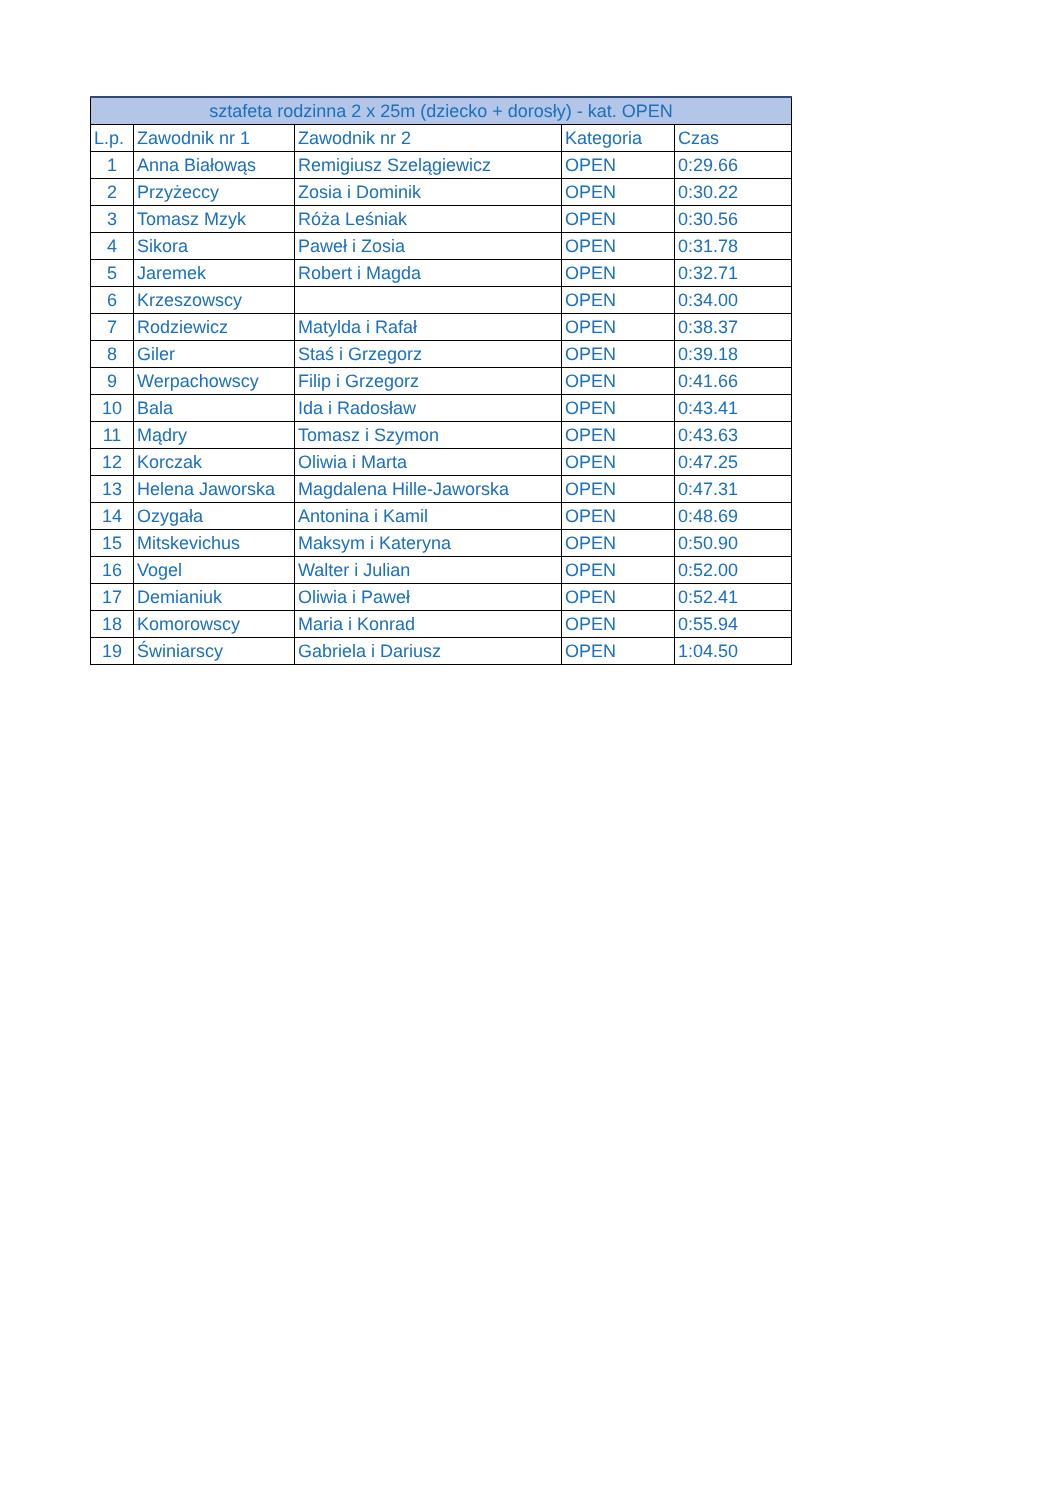| sztafeta rodzinna 2 x 25m (dziecko + dorosły) - kat. OPEN | | | | |
| --- | --- | --- | --- | --- |
| L.p. | Zawodnik nr 1 | Zawodnik nr 2 | Kategoria | Czas |
| 1 | Anna Białowąs | Remigiusz Szelągiewicz | OPEN | 0:29.66 |
| 2 | Przyżeccy | Zosia i Dominik | OPEN | 0:30.22 |
| 3 | Tomasz Mzyk | Róża Leśniak | OPEN | 0:30.56 |
| 4 | Sikora | Paweł i Zosia | OPEN | 0:31.78 |
| 5 | Jaremek | Robert i Magda | OPEN | 0:32.71 |
| 6 | Krzeszowscy | | OPEN | 0:34.00 |
| 7 | Rodziewicz | Matylda i Rafał | OPEN | 0:38.37 |
| 8 | Giler | Staś i Grzegorz | OPEN | 0:39.18 |
| 9 | Werpachowscy | Filip i Grzegorz | OPEN | 0:41.66 |
| 10 | Bala | Ida i Radosław | OPEN | 0:43.41 |
| 11 | Mądry | Tomasz i Szymon | OPEN | 0:43.63 |
| 12 | Korczak | Oliwia i Marta | OPEN | 0:47.25 |
| 13 | Helena Jaworska | Magdalena Hille-Jaworska | OPEN | 0:47.31 |
| 14 | Ozygała | Antonina i Kamil | OPEN | 0:48.69 |
| 15 | Mitskevichus | Maksym i Kateryna | OPEN | 0:50.90 |
| 16 | Vogel | Walter i Julian | OPEN | 0:52.00 |
| 17 | Demianiuk | Oliwia i Paweł | OPEN | 0:52.41 |
| 18 | Komorowscy | Maria i Konrad | OPEN | 0:55.94 |
| 19 | Świniarscy | Gabriela i Dariusz | OPEN | 1:04.50 |